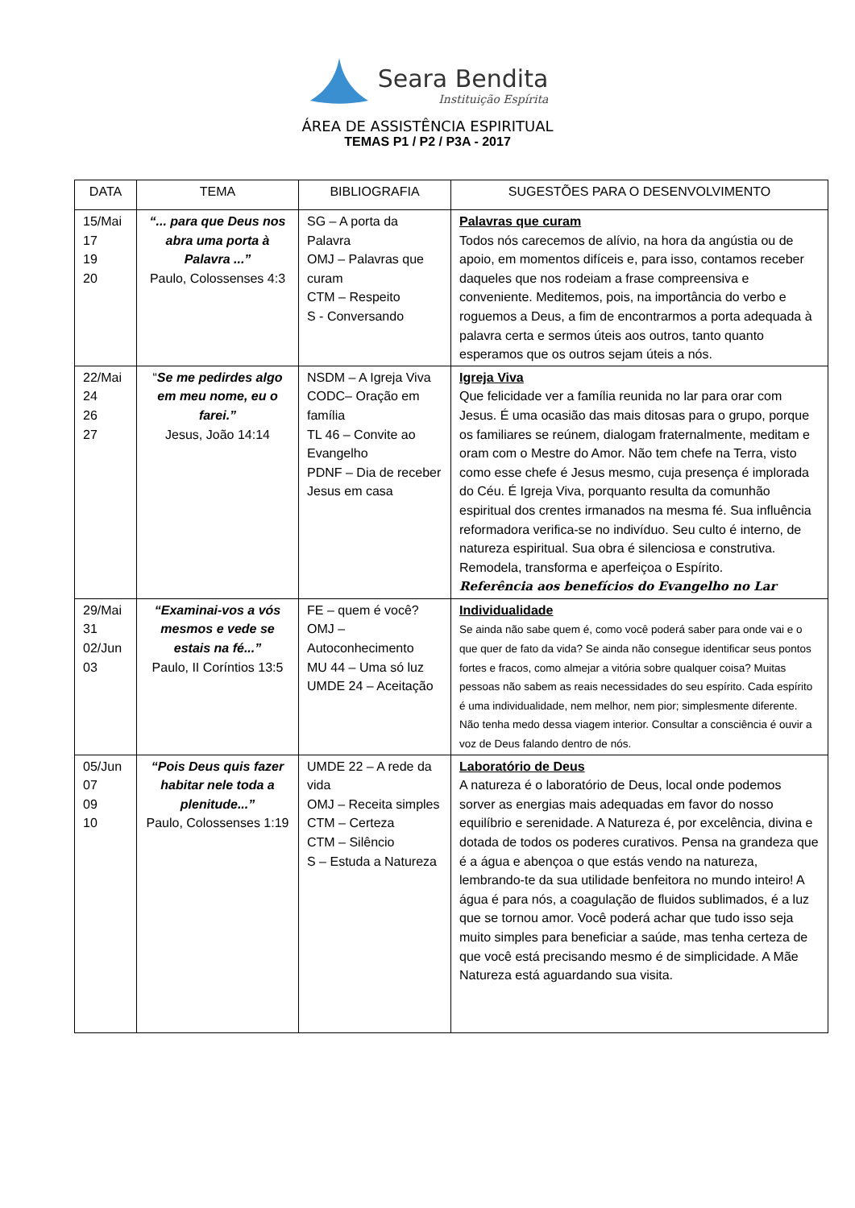Seara Bendita
Instituição Espírita
ÁREA DE ASSISTÊNCIA ESPIRITUAL
TEMAS P1 / P2 / P3A - 2017
| DATA | TEMA | BIBLIOGRAFIA | SUGESTÕES PARA O DESENVOLVIMENTO |
| --- | --- | --- | --- |
| 15/Mai 17 19 20 | “... para que Deus nos abra uma porta à Palavra ...” Paulo, Colossenses 4:3 | SG – A porta da Palavra OMJ – Palavras que curam CTM – Respeito S - Conversando | Palavras que curam Todos nós carecemos de alívio, na hora da angústia ou de apoio, em momentos difíceis e, para isso, contamos receber daqueles que nos rodeiam a frase compreensiva e conveniente. Meditemos, pois, na importância do verbo e roguemos a Deus, a fim de encontrarmos a porta adequada à palavra certa e sermos úteis aos outros, tanto quanto esperamos que os outros sejam úteis a nós. |
| 22/Mai 24 26 27 | “ Se me pedirdes algo em meu nome, eu o farei.” Jesus, João 14:14 | NSDM – A Igreja Viva CODC– Oração em família TL 46 – Convite ao Evangelho PDNF – Dia de receber Jesus em casa | Igreja Viva Que felicidade ver a família reunida no lar para orar com Jesus. É uma ocasião das mais ditosas para o grupo, porque os familiares se reúnem, dialogam fraternalmente, meditam e oram com o Mestre do Amor. Não tem chefe na Terra, visto como esse chefe é Jesus mesmo, cuja presença é implorada do Céu. É Igreja Viva, porquanto resulta da comunhão espiritual dos crentes irmanados na mesma fé. Sua influência reformadora verifica-se no indivíduo. Seu culto é interno, de natureza espiritual. Sua obra é silenciosa e construtiva. Remodela, transforma e aperfeiçoa o Espírito. Referência aos benefícios do Evangelho no Lar |
| 29/Mai 31 02/Jun 03 | “Examinai-vos a vós mesmos e vede se estais na fé...” Paulo, II Coríntios 13:5 | FE – quem é você? OMJ – Autoconhecimento MU 44 – Uma só luz UMDE 24 – Aceitação | Individualidade Se ainda não sabe quem é, como você poderá saber para onde vai e o que quer de fato da vida? Se ainda não consegue identificar seus pontos fortes e fracos, como almejar a vitória sobre qualquer coisa? Muitas pessoas não sabem as reais necessidades do seu espírito. Cada espírito é uma individualidade, nem melhor, nem pior; simplesmente diferente. Não tenha medo dessa viagem interior. Consultar a consciência é ouvir a voz de Deus falando dentro de nós. |
| 05/Jun 07 09 10 | “Pois Deus quis fazer habitar nele toda a plenitude...” Paulo, Colossenses 1:19 | UMDE 22 – A rede da vida OMJ – Receita simples CTM – Certeza CTM – Silêncio S – Estuda a Natureza | Laboratório de Deus A natureza é o laboratório de Deus, local onde podemos sorver as energias mais adequadas em favor do nosso equilíbrio e serenidade. A Natureza é, por excelência, divina e dotada de todos os poderes curativos. Pensa na grandeza que é a água e abençoa o que estás vendo na natureza, lembrando-te da sua utilidade benfeitora no mundo inteiro! A água é para nós, a coagulação de fluidos sublimados, é a luz que se tornou amor. Você poderá achar que tudo isso seja muito simples para beneficiar a saúde, mas tenha certeza de que você está precisando mesmo é de simplicidade. A Mãe Natureza está aguardando sua visita. |